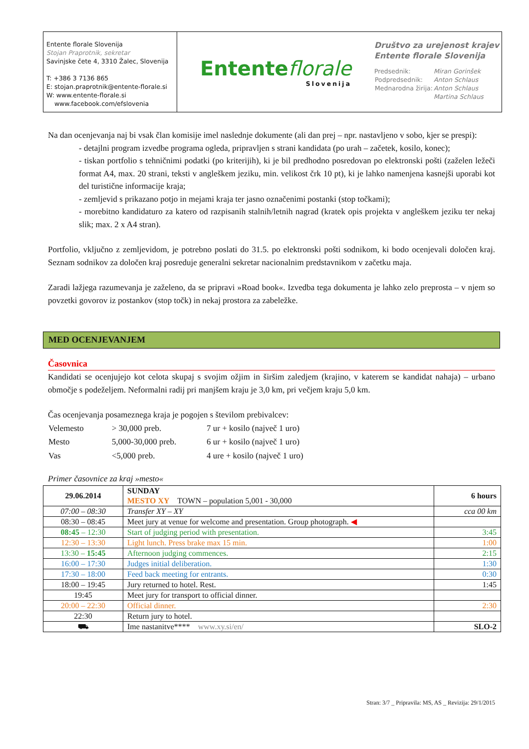Entente florale Slovenija
Stojan Praprotnik, sekretar
Savinjske čete 4, 3310 Žalec, Slovenija
T: +386 3 7136 865
E: stojan.praprotnik@entente-florale.si
W: www.entente-florale.si
www.facebook.com/efslovenia
Entente florale
Slovenija
Društvo za urejenost krajev
Entente florale Slovenija
| Predsednik: | Miran Gorinšek |
| Podpredsednik: | Anton Schlaus |
| Mednarodna žirija: | Anton Schlaus |
| | Martina Schlaus |
Na dan ocenjevanja naj bi vsak član komisije imel naslednje dokumente (ali dan prej – npr. nastavljeno v sobo, kjer se prespi):
- detajlni program izvedbe programa ogleda, pripravljen s strani kandidata (po urah – začetek, kosilo, konec);
- tiskan portfolio s tehničnimi podatki (po kriterijih), ki je bil predhodno posredovan po elektronski pošti (zaželen ležeči format A4, max. 20 strani, teksti v angleškem jeziku, min. velikost črk 10 pt), ki je lahko namenjena kasnejši uporabi kot del turistične informacije kraja;
- zemljevid s prikazano potjo in mejami kraja ter jasno označenimi postanki (stop točkami);
- morebitno kandidaturo za katero od razpisanih stalnih/letnih nagrad (kratek opis projekta v angleškem jeziku ter nekaj slik; max. 2 x A4 stran).
Portfolio, vključno z zemljevidom, je potrebno poslati do 31.5. po elektronski pošti sodnikom, ki bodo ocenjevali določen kraj. Seznam sodnikov za določen kraj posreduje generalni sekretar nacionalnim predstavnikom v začetku maja.
Zaradi lažjega razumevanja je zaželeno, da se pripravi »Road book«. Izvedba tega dokumenta je lahko zelo preprosta – v njem so povzetki govorov iz postankov (stop točk) in nekaj prostora za zabeležke.
MED OCENJEVANJEM
Časovnica
Kandidati se ocenjujejo kot celota skupaj s svojim ožjim in širšim zaledjem (krajino, v katerem se kandidat nahaja) – urbano območje s podeželjem. Neformalni radij pri manjšem kraju je 3,0 km, pri večjem kraju 5,0 km.
Čas ocenjevanja posameznega kraja je pogojen s številom prebivalcev:
| Velemesto | > 30,000 preb. | 7 ur + kosilo (največ 1 uro) |
| Mesto | 5,000-30,000 preb. | 6 ur + kosilo (največ 1 uro) |
| Vas | <5,000 preb. | 4 ure + kosilo (največ 1 uro) |
Primer časovnice za kraj »mesto«
| 29.06.2014 | SUNDAY MESTO XY TOWN – population 5,001 - 30,000 | 6 hours |
| 07:00 – 08:30 | Transfer XY – XY | cca 00 km |
| 08:30 – 08:45 | Meet jury at venue for welcome and presentation. Group photograph. ◀ | |
| 08:45 – 12:30 | Start of judging period with presentation. | 3:45 |
| 12:30 – 13:30 | Light lunch. Press brake max 15 min. | 1:00 |
| 13:30 – 15:45 | Afternoon judging commences. | 2:15 |
| 16:00 – 17:30 | Judges initial deliberation. | 1:30 |
| 17:30 – 18:00 | Feed back meeting for entrants. | 0:30 |
| 18:00 – 19:45 | Jury returned to hotel. Rest. | 1:45 |
| 19:45 | Meet jury for transport to official dinner. | |
| 20:00 – 22:30 | Official dinner. | 2:30 |
| 22:30 | Return jury to hotel. | |
| ⛟ | Ime nastanitve**** www.xy.si/en/ | SLO-2 |
Stran: 3/7 _ Pripravila: MS, AS _ Revizija: 29/1/2015